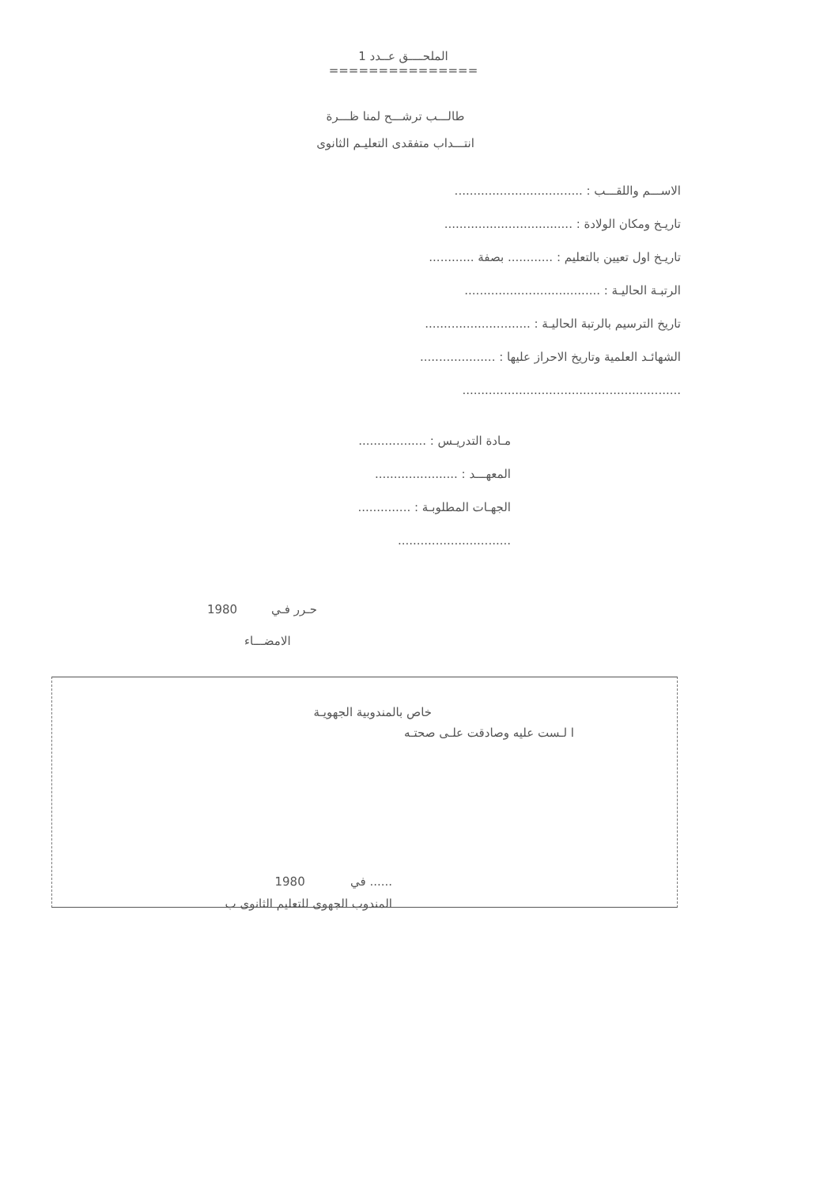الملحــــق عــدد 1
===============
طالـــب ترشـــح لمنا ظـــرة
انتـــداب متفقدى التعليـم الثانوى
الاســـم واللقـــب : ..................................
تاريـخ ومكان الولادة : ..................................
تاريـخ اول تعيين بالتعليم : ............ بصفة ............
الرتبـة الحاليـة : ....................................
تاريخ الترسيم بالرتبة الحاليـة : ............................
الشهائـد العلمية وتاريخ الاحراز عليها : ....................
..........................................................
مـادة التدريـس : ..................
المعهـــد : ......................
الجهـات المطلوبـة : ..............
..............................
حـرر فـي 1980
الامضـــاء
خاص بالمندوبية الجهويـة
ا لـست عليه وصادقت علـى صحتـه
...... في 1980
المندوب الجهوى للتعليم الثانوى ب